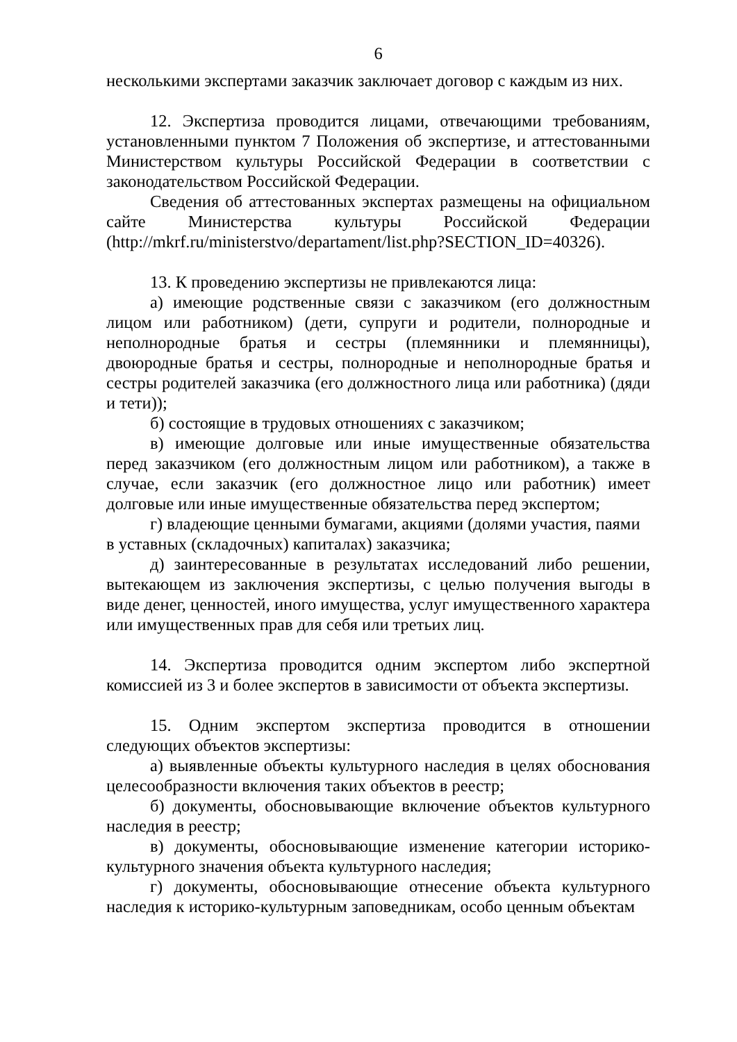6
несколькими экспертами заказчик заключает договор с каждым из них.
12. Экспертиза проводится лицами, отвечающими требованиям, установленными пунктом 7 Положения об экспертизе, и аттестованными Министерством культуры Российской Федерации в соответствии с законодательством Российской Федерации.
Сведения об аттестованных экспертах размещены на официальном сайте Министерства культуры Российской Федерации (http://mkrf.ru/ministerstvo/departament/list.php?SECTION_ID=40326).
13. К проведению экспертизы не привлекаются лица:
а) имеющие родственные связи с заказчиком (его должностным лицом или работником) (дети, супруги и родители, полнородные и неполнородные братья и сестры (племянники и племянницы), двоюродные братья и сестры, полнородные и неполнородные братья и сестры родителей заказчика (его должностного лица или работника) (дяди и тети));
б) состоящие в трудовых отношениях с заказчиком;
в) имеющие долговые или иные имущественные обязательства перед заказчиком (его должностным лицом или работником), а также в случае, если заказчик (его должностное лицо или работник) имеет долговые или иные имущественные обязательства перед экспертом;
г) владеющие ценными бумагами, акциями (долями участия, паями
в уставных (складочных) капиталах) заказчика;
д) заинтересованные в результатах исследований либо решении, вытекающем из заключения экспертизы, с целью получения выгоды в виде денег, ценностей, иного имущества, услуг имущественного характера или имущественных прав для себя или третьих лиц.
14. Экспертиза проводится одним экспертом либо экспертной комиссией из 3 и более экспертов в зависимости от объекта экспертизы.
15. Одним экспертом экспертиза проводится в отношении следующих объектов экспертизы:
а) выявленные объекты культурного наследия в целях обоснования целесообразности включения таких объектов в реестр;
б) документы, обосновывающие включение объектов культурного наследия в реестр;
в) документы, обосновывающие изменение категории историко-культурного значения объекта культурного наследия;
г) документы, обосновывающие отнесение объекта культурного наследия к историко-культурным заповедникам, особо ценным объектам